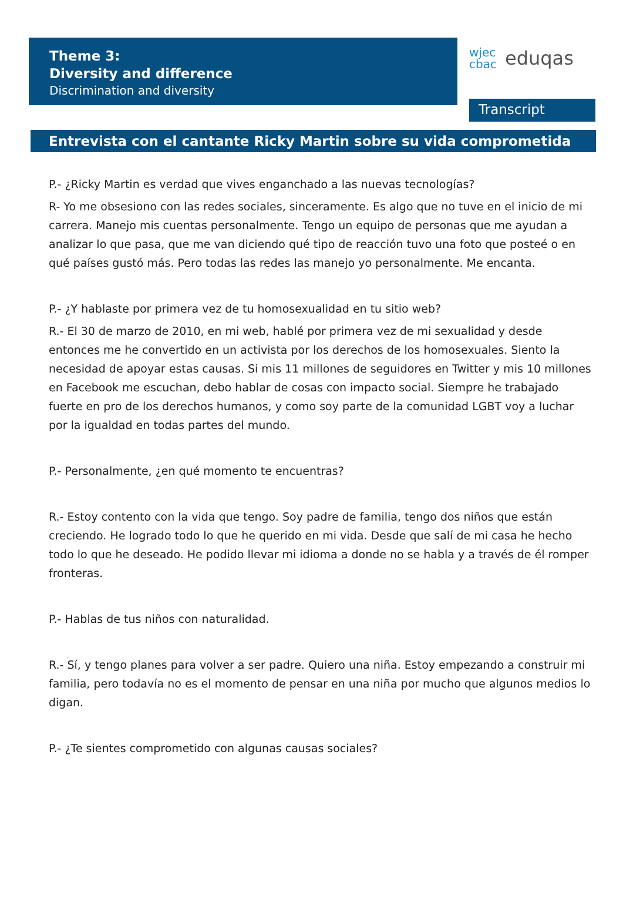Theme 3:
Diversity and difference
Discrimination and diversity
wjec
cbac eduqas
Transcript
Entrevista con el cantante Ricky Martin sobre su vida comprometida
P.- ¿Ricky Martin es verdad que vives enganchado a las nuevas tecnologías?
R- Yo me obsesiono con las redes sociales, sinceramente. Es algo que no tuve en el inicio de mi carrera. Manejo mis cuentas personalmente. Tengo un equipo de personas que me ayudan a analizar lo que pasa, que me van diciendo qué tipo de reacción tuvo una foto que posteé o en qué países gustó más. Pero todas las redes las manejo yo personalmente. Me encanta.
P.- ¿Y hablaste por primera vez de tu homosexualidad en tu sitio web?
R.- El 30 de marzo de 2010, en mi web, hablé por primera vez de mi sexualidad y desde entonces me he convertido en un activista por los derechos de los homosexuales. Siento la necesidad de apoyar estas causas. Si mis 11 millones de seguidores en Twitter y mis 10 millones en Facebook me escuchan, debo hablar de cosas con impacto social. Siempre he trabajado fuerte en pro de los derechos humanos, y como soy parte de la comunidad LGBT voy a luchar por la igualdad en todas partes del mundo.
P.- Personalmente, ¿en qué momento te encuentras?
R.- Estoy contento con la vida que tengo. Soy padre de familia, tengo dos niños que están creciendo. He logrado todo lo que he querido en mi vida. Desde que salí de mi casa he hecho todo lo que he deseado. He podido llevar mi idioma a donde no se habla y a través de él romper fronteras.
P.- Hablas de tus niños con naturalidad.
R.- Sí, y tengo planes para volver a ser padre. Quiero una niña. Estoy empezando a construir mi familia, pero todavía no es el momento de pensar en una niña por mucho que algunos medios lo digan.
P.- ¿Te sientes comprometido con algunas causas sociales?